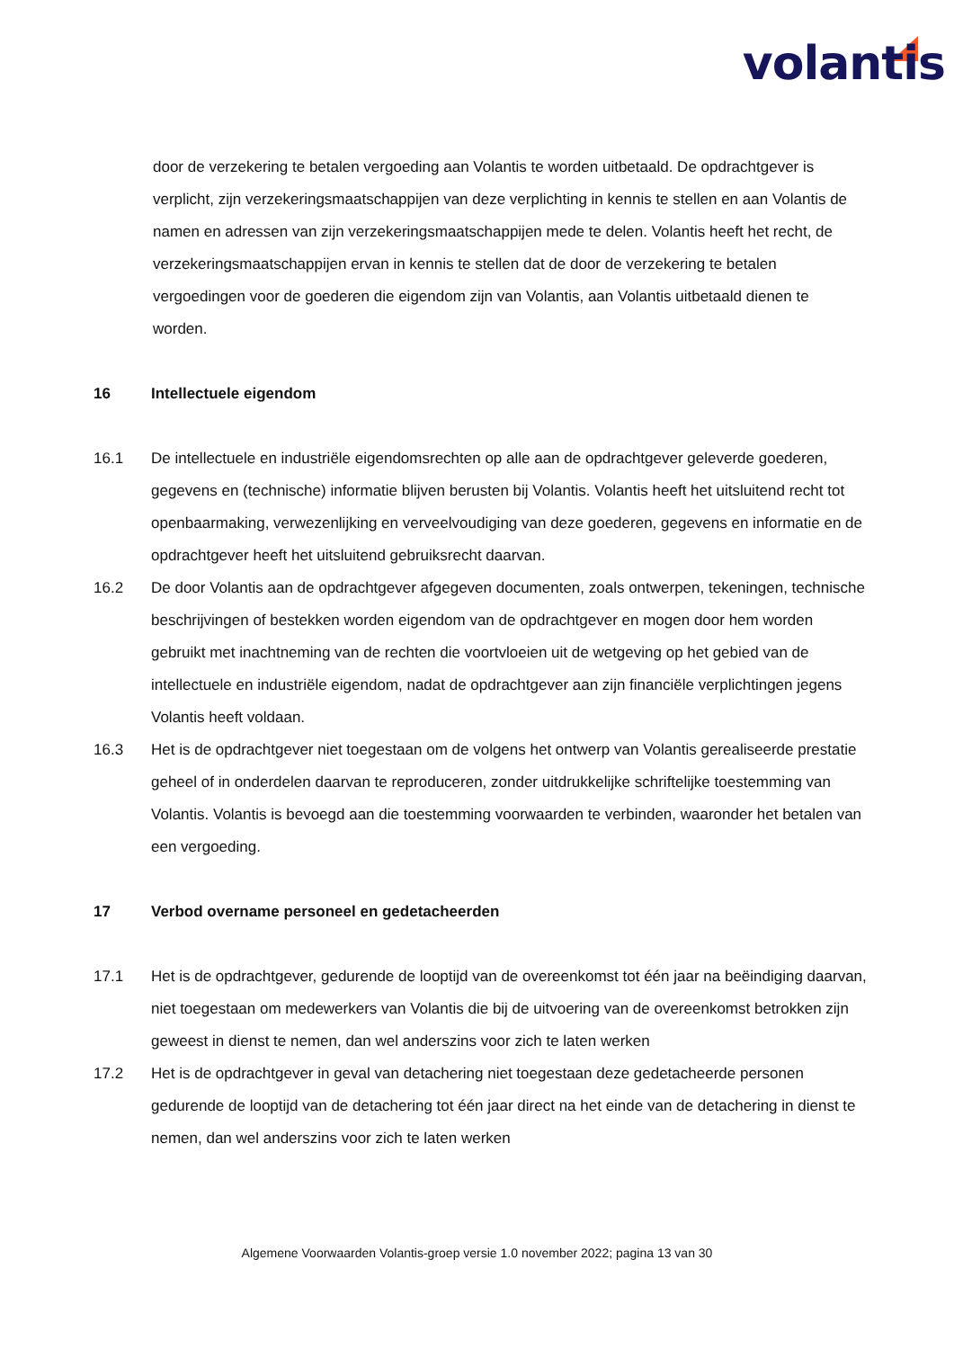volantis
door de verzekering te betalen vergoeding aan Volantis te worden uitbetaald. De opdrachtgever is verplicht, zijn verzekeringsmaatschappijen van deze verplichting in kennis te stellen en aan Volantis de namen en adressen van zijn verzekeringsmaatschappijen mede te delen. Volantis heeft het recht, de verzekeringsmaatschappijen ervan in kennis te stellen dat de door de verzekering te betalen vergoedingen voor de goederen die eigendom zijn van Volantis, aan Volantis uitbetaald dienen te worden.
16 Intellectuele eigendom
16.1 De intellectuele en industriële eigendomsrechten op alle aan de opdrachtgever geleverde goederen, gegevens en (technische) informatie blijven berusten bij Volantis. Volantis heeft het uitsluitend recht tot openbaarmaking, verwezenlijking en verveelvoudiging van deze goederen, gegevens en informatie en de opdrachtgever heeft het uitsluitend gebruiksrecht daarvan.
16.2 De door Volantis aan de opdrachtgever afgegeven documenten, zoals ontwerpen, tekeningen, technische beschrijvingen of bestekken worden eigendom van de opdrachtgever en mogen door hem worden gebruikt met inachtneming van de rechten die voortvloeien uit de wetgeving op het gebied van de intellectuele en industriële eigendom, nadat de opdrachtgever aan zijn financiële verplichtingen jegens Volantis heeft voldaan.
16.3 Het is de opdrachtgever niet toegestaan om de volgens het ontwerp van Volantis gerealiseerde prestatie geheel of in onderdelen daarvan te reproduceren, zonder uitdrukkelijke schriftelijke toestemming van Volantis. Volantis is bevoegd aan die toestemming voorwaarden te verbinden, waaronder het betalen van een vergoeding.
17 Verbod overname personeel en gedetacheerden
17.1 Het is de opdrachtgever, gedurende de looptijd van de overeenkomst tot één jaar na beëindiging daarvan, niet toegestaan om medewerkers van Volantis die bij de uitvoering van de overeenkomst betrokken zijn geweest in dienst te nemen, dan wel anderszins voor zich te laten werken
17.2 Het is de opdrachtgever in geval van detachering niet toegestaan deze gedetacheerde personen gedurende de looptijd van de detachering tot één jaar direct na het einde van de detachering in dienst te nemen, dan wel anderszins voor zich te laten werken
Algemene Voorwaarden Volantis-groep versie 1.0 november 2022; pagina 13 van 30